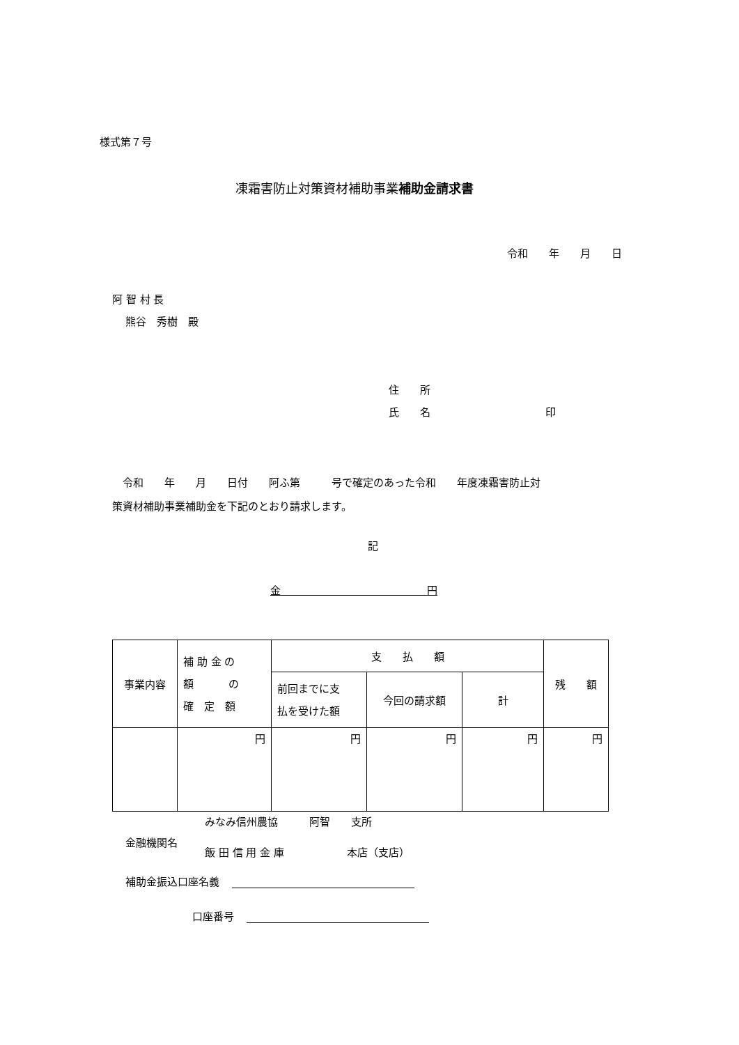様式第７号
凍霜害防止対策資材補助事業補助金請求書
令和　　年　　月　　日
阿 智 村 長
熊谷　秀樹　殿
住　　所
氏　　名　　　　　　　　　　　印
　令和　　年　　月　　日付　　阿ふ第　　　号で確定のあった令和　　年度凍霜害防止対 策資材補助事業補助金を下記のとおり請求します。
記
金　　　　　　　　　　　　　　円
| 事業内容 | 補 助 金 の 額 の 確 定 額 | 支 払 額 | | | 残 額 |
| --- | --- | --- | --- | --- | --- |
| | | 前回までに支 払を受けた額 | 今回の請求額 | 計 | |
| | 円 | 円 | 円 | 円 | 円 |
金融機関名
みなみ信州農協　　　阿智　　支所
飯 田 信 用 金 庫　　　　　　本店（支店）
補助金振込口座名義
口座番号